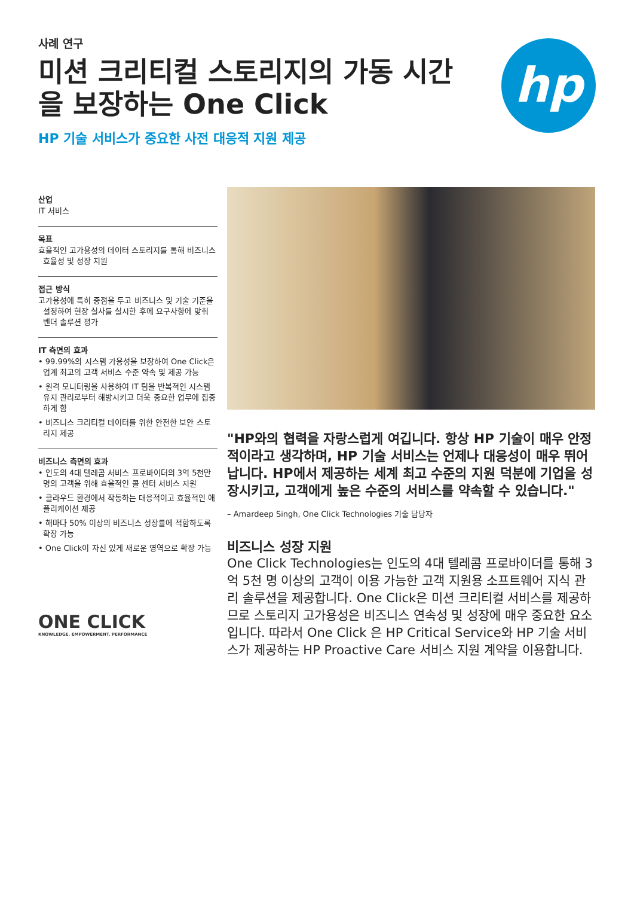사례 연구
미션 크리티컬 스토리지의 가동 시간을 보장하는 One Click
HP 기술 서비스가 중요한 사전 대응적 지원 제공
hp
산업
IT 서비스
목표
효율적인 고가용성의 데이터 스토리지를 통해 비즈니스 효율성 및 성장 지원
접근 방식
고가용성에 특히 중점을 두고 비즈니스 및 기술 기준을 설정하여 현장 실사를 실시한 후에 요구사항에 맞춰 벤더 솔루션 평가
IT 측면의 효과
• 99.99%의 시스템 가용성을 보장하여 One Click은 업계 최고의 고객 서비스 수준 약속 및 제공 가능
• 원격 모니터링을 사용하여 IT 팀을 반복적인 시스템 유지 관리로부터 해방시키고 더욱 중요한 업무에 집중하게 함
• 비즈니스 크리티컬 데이터를 위한 안전한 보안 스토리지 제공
비즈니스 측면의 효과
• 인도의 4대 텔레콤 서비스 프로바이더의 3억 5천만 명의 고객을 위해 효율적인 콜 센터 서비스 지원
• 클라우드 환경에서 작동하는 대응적이고 효율적인 애플리케이션 제공
• 해마다 50% 이상의 비즈니스 성장률에 적합하도록 확장 가능
• One Click이 자신 있게 새로운 영역으로 확장 가능
ONE CLICK
KNOWLEDGE. EMPOWERMENT. PERFORMANCE
"HP와의 협력을 자랑스럽게 여깁니다. 항상 HP 기술이 매우 안정적이라고 생각하며, HP 기술 서비스는 언제나 대응성이 매우 뛰어납니다. HP에서 제공하는 세계 최고 수준의 지원 덕분에 기업을 성장시키고, 고객에게 높은 수준의 서비스를 약속할 수 있습니다."
– Amardeep Singh, One Click Technologies 기술 담당자
비즈니스 성장 지원
One Click Technologies는 인도의 4대 텔레콤 프로바이더를 통해 3억 5천 명 이상의 고객이 이용 가능한 고객 지원용 소프트웨어 지식 관리 솔루션을 제공합니다. One Click은 미션 크리티컬 서비스를 제공하므로 스토리지 고가용성은 비즈니스 연속성 및 성장에 매우 중요한 요소입니다. 따라서 One Click 은 HP Critical Service와 HP 기술 서비스가 제공하는 HP Proactive Care 서비스 지원 계약을 이용합니다.